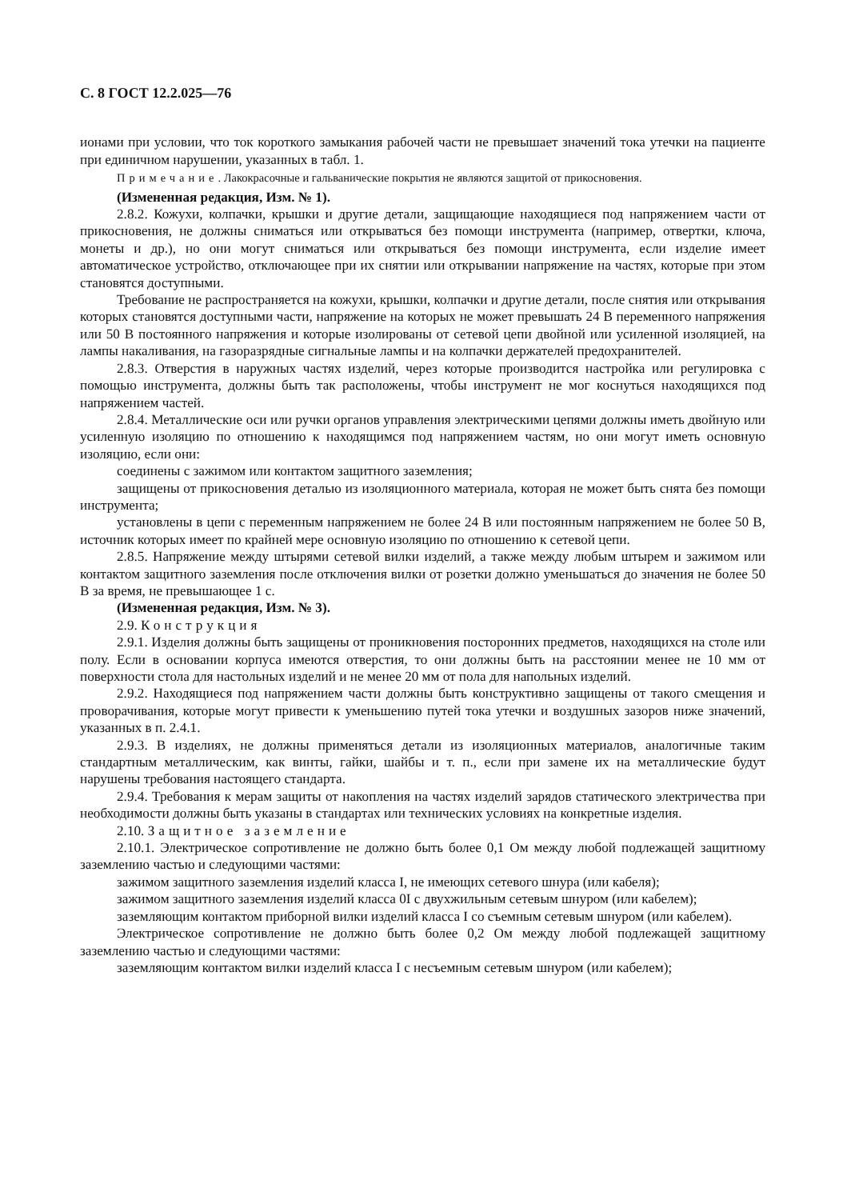С. 8 ГОСТ 12.2.025—76
ионами при условии, что ток короткого замыкания рабочей части не превышает значений тока утечки на пациенте при единичном нарушении, указанных в табл. 1.
Примечание. Лакокрасочные и гальванические покрытия не являются защитой от прикосновения.
(Измененная редакция, Изм. № 1).
2.8.2. Кожухи, колпачки, крышки и другие детали, защищающие находящиеся под напряжением части от прикосновения, не должны сниматься или открываться без помощи инструмента (например, отвертки, ключа, монеты и др.), но они могут сниматься или открываться без помощи инструмента, если изделие имеет автоматическое устройство, отключающее при их снятии или открывании напряжение на частях, которые при этом становятся доступными.
Требование не распространяется на кожухи, крышки, колпачки и другие детали, после снятия или открывания которых становятся доступными части, напряжение на которых не может превышать 24 В переменного напряжения или 50 В постоянного напряжения и которые изолированы от сетевой цепи двойной или усиленной изоляцией, на лампы накаливания, на газоразрядные сигнальные лампы и на колпачки держателей предохранителей.
2.8.3. Отверстия в наружных частях изделий, через которые производится настройка или регулировка с помощью инструмента, должны быть так расположены, чтобы инструмент не мог коснуться находящихся под напряжением частей.
2.8.4. Металлические оси или ручки органов управления электрическими цепями должны иметь двойную или усиленную изоляцию по отношению к находящимся под напряжением частям, но они могут иметь основную изоляцию, если они:
соединены с зажимом или контактом защитного заземления;
защищены от прикосновения деталью из изоляционного материала, которая не может быть снята без помощи инструмента;
установлены в цепи с переменным напряжением не более 24 В или постоянным напряжением не более 50 В, источник которых имеет по крайней мере основную изоляцию по отношению к сетевой цепи.
2.8.5. Напряжение между штырями сетевой вилки изделий, а также между любым штырем и зажимом или контактом защитного заземления после отключения вилки от розетки должно уменьшаться до значения не более 50 В за время, не превышающее 1 с.
(Измененная редакция, Изм. № 3).
2.9. Конструкция
2.9.1. Изделия должны быть защищены от проникновения посторонних предметов, находящихся на столе или полу. Если в основании корпуса имеются отверстия, то они должны быть на расстоянии менее не 10 мм от поверхности стола для настольных изделий и не менее 20 мм от пола для напольных изделий.
2.9.2. Находящиеся под напряжением части должны быть конструктивно защищены от такого смещения и проворачивания, которые могут привести к уменьшению путей тока утечки и воздушных зазоров ниже значений, указанных в п. 2.4.1.
2.9.3. В изделиях, не должны применяться детали из изоляционных материалов, аналогичные таким стандартным металлическим, как винты, гайки, шайбы и т. п., если при замене их на металлические будут нарушены требования настоящего стандарта.
2.9.4. Требования к мерам защиты от накопления на частях изделий зарядов статического электричества при необходимости должны быть указаны в стандартах или технических условиях на конкретные изделия.
2.10. Защитное заземление
2.10.1. Электрическое сопротивление не должно быть более 0,1 Ом между любой подлежащей защитному заземлению частью и следующими частями:
зажимом защитного заземления изделий класса I, не имеющих сетевого шнура (или кабеля);
зажимом защитного заземления изделий класса 0I с двухжильным сетевым шнуром (или кабелем);
заземляющим контактом приборной вилки изделий класса I со съемным сетевым шнуром (или кабелем).
Электрическое сопротивление не должно быть более 0,2 Ом между любой подлежащей защитному заземлению частью и следующими частями:
заземляющим контактом вилки изделий класса I с несъемным сетевым шнуром (или кабелем);